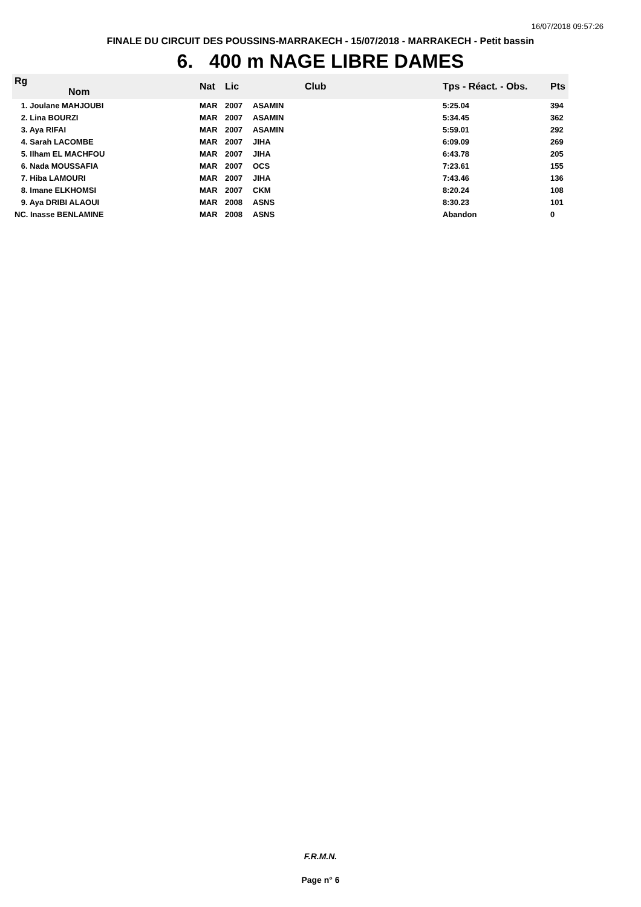16/07/2018 09:57:26
FINALE DU CIRCUIT DES POUSSINS-MARRAKECH - 15/07/2018 - MARRAKECH - Petit bassin
6. 400 m NAGE LIBRE DAMES
| Rg Nom | | Nat | Lic | Club | Tps - Réact. - Obs. | Pts |
| --- | --- | --- | --- | --- | --- | --- |
| 1. Joulane MAHJOUBI | | MAR | 2007 | ASAMIN | 5:25.04 | 394 |
| 2. Lina BOURZI | | MAR | 2007 | ASAMIN | 5:34.45 | 362 |
| 3. Aya RIFAI | | MAR | 2007 | ASAMIN | 5:59.01 | 292 |
| 4. Sarah LACOMBE | | MAR | 2007 | JIHA | 6:09.09 | 269 |
| 5. Ilham EL MACHFOU | | MAR | 2007 | JIHA | 6:43.78 | 205 |
| 6. Nada MOUSSAFIA | | MAR | 2007 | OCS | 7:23.61 | 155 |
| 7. Hiba LAMOURI | | MAR | 2007 | JIHA | 7:43.46 | 136 |
| 8. Imane ELKHOMSI | | MAR | 2007 | CKM | 8:20.24 | 108 |
| 9. Aya DRIBI ALAOUI | | MAR | 2008 | ASNS | 8:30.23 | 101 |
| NC. Inasse BENLAMINE | | MAR | 2008 | ASNS | Abandon | 0 |
F.R.M.N.
Page n° 6